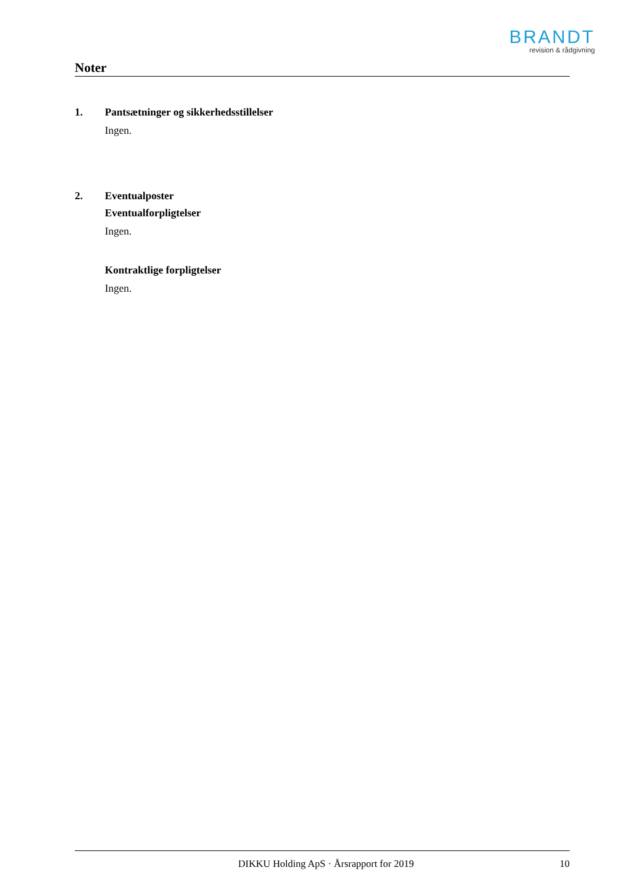BRANDT
revision & rådgivning
Noter
1. Pantsætninger og sikkerhedsstillelser
Ingen.
2. Eventualposter
Eventualforpligtelser
Ingen.
Kontraktlige forpligtelser
Ingen.
DIKKU Holding ApS · Årsrapport for 2019 10